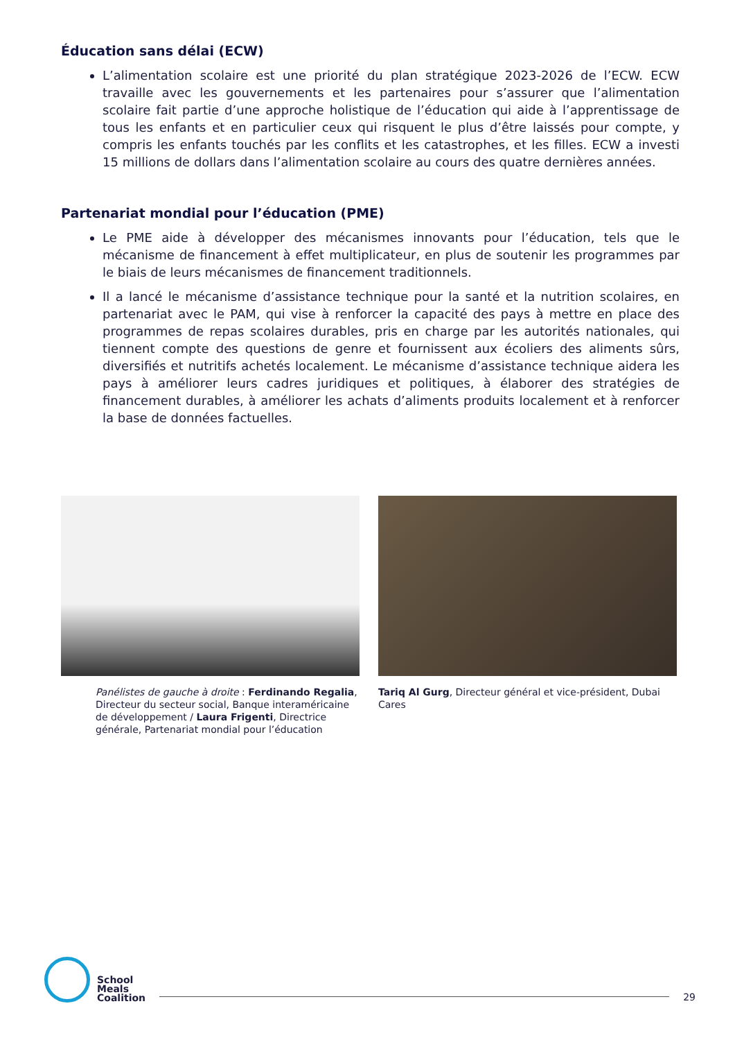Éducation sans délai (ECW)
L’alimentation scolaire est une priorité du plan stratégique 2023-2026 de l’ECW. ECW travaille avec les gouvernements et les partenaires pour s’assurer que l’alimentation scolaire fait partie d’une approche holistique de l’éducation qui aide à l’apprentissage de tous les enfants et en particulier ceux qui risquent le plus d’être laissés pour compte, y compris les enfants touchés par les conflits et les catastrophes, et les filles. ECW a investi 15 millions de dollars dans l’alimentation scolaire au cours des quatre dernières années.
Partenariat mondial pour l’éducation (PME)
Le PME aide à développer des mécanismes innovants pour l’éducation, tels que le mécanisme de financement à effet multiplicateur, en plus de soutenir les programmes par le biais de leurs mécanismes de financement traditionnels.
Il a lancé le mécanisme d’assistance technique pour la santé et la nutrition scolaires, en partenariat avec le PAM, qui vise à renforcer la capacité des pays à mettre en place des programmes de repas scolaires durables, pris en charge par les autorités nationales, qui tiennent compte des questions de genre et fournissent aux écoliers des aliments sûrs, diversifiés et nutritifs achetés localement. Le mécanisme d’assistance technique aidera les pays à améliorer leurs cadres juridiques et politiques, à élaborer des stratégies de financement durables, à améliorer les achats d’aliments produits localement et à renforcer la base de données factuelles.
Panélistes de gauche à droite : Ferdinando Regalia, Directeur du secteur social, Banque interaméricaine de développement / Laura Frigenti, Directrice générale, Partenariat mondial pour l’éducation
Tariq Al Gurg, Directeur général et vice-président, Dubai Cares
School
Meals
Coalition
29